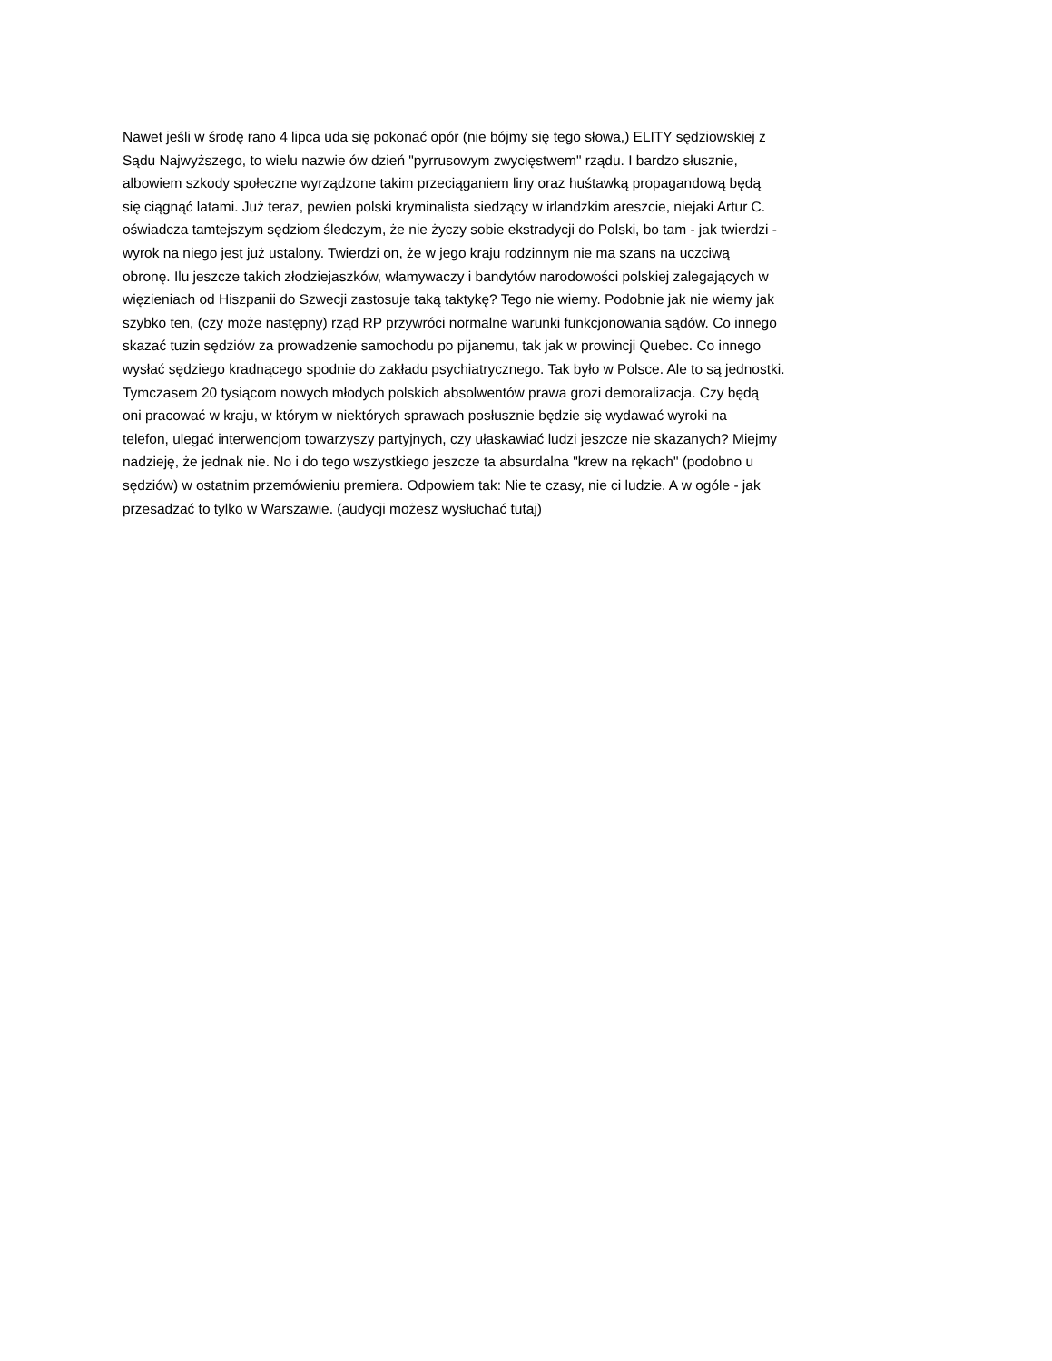Nawet jeśli w środę rano 4 lipca uda się pokonać opór (nie bójmy się tego słowa,) ELITY sędziowskiej z
Sądu Najwyższego, to wielu nazwie ów dzień "pyrrusowym zwycięstwem" rządu. I bardzo słusznie,
albowiem szkody społeczne wyrządzone takim przeciąganiem liny oraz huśtawką propagandową będą
się ciągnąć latami. Już teraz, pewien polski kryminalista siedzący w irlandzkim areszcie, niejaki Artur C.
oświadcza tamtejszym sędziom śledczym, że nie życzy sobie ekstradycji do Polski, bo tam - jak twierdzi -
wyrok na niego jest już ustalony. Twierdzi on, że w jego kraju rodzinnym nie ma szans na uczciwą
obronę. Ilu jeszcze takich złodziejaszków, włamywaczy i bandytów narodowości polskiej zalegających w
więzieniach od Hiszpanii do Szwecji zastosuje taką taktykę? Tego nie wiemy. Podobnie jak nie wiemy jak
szybko ten, (czy może następny) rząd RP przywróci normalne warunki funkcjonowania sądów. Co innego
skazać tuzin sędziów za prowadzenie samochodu po pijanemu, tak jak w prowincji Quebec. Co innego
wysłać sędziego kradnącego spodnie do zakładu psychiatrycznego. Tak było w Polsce. Ale to są jednostki.
Tymczasem 20 tysiącom nowych młodych polskich absolwentów prawa grozi demoralizacja. Czy będą
oni pracować w kraju, w którym w niektórych sprawach posłusznie będzie się wydawać wyroki na
telefon, ulegać interwencjom towarzyszy partyjnych, czy ułaskawiać ludzi jeszcze nie skazanych? Miejmy
nadzieję, że jednak nie. No i do tego wszystkiego jeszcze ta absurdalna "krew na rękach" (podobno u
sędziów) w ostatnim przemówieniu premiera. Odpowiem tak: Nie te czasy, nie ci ludzie. A w ogóle - jak
przesadzać to tylko w Warszawie. (audycji możesz wysłuchać tutaj)